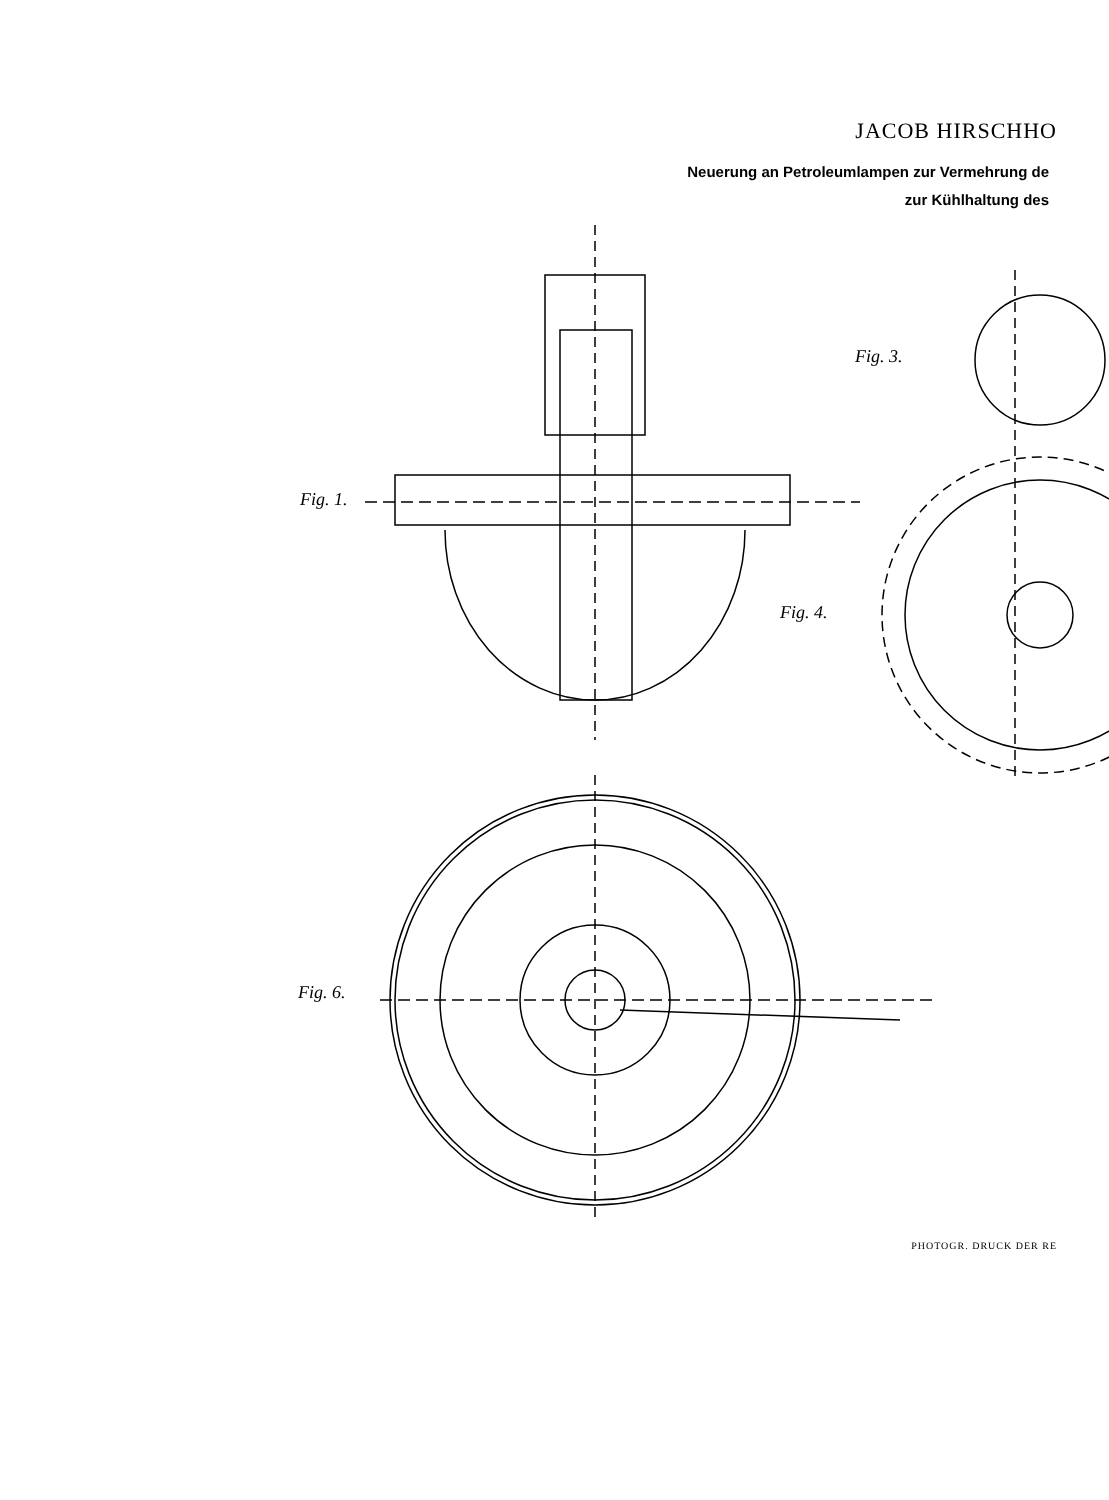JACOB HIRSCHHO
Neuerung an Petroleumlampen zur Vermehrung de
zur Kühlhaltung des
Fig. 1.
Fig. 3.
Fig. 4.
Fig. 6.
PHOTOGR. DRUCK DER RE